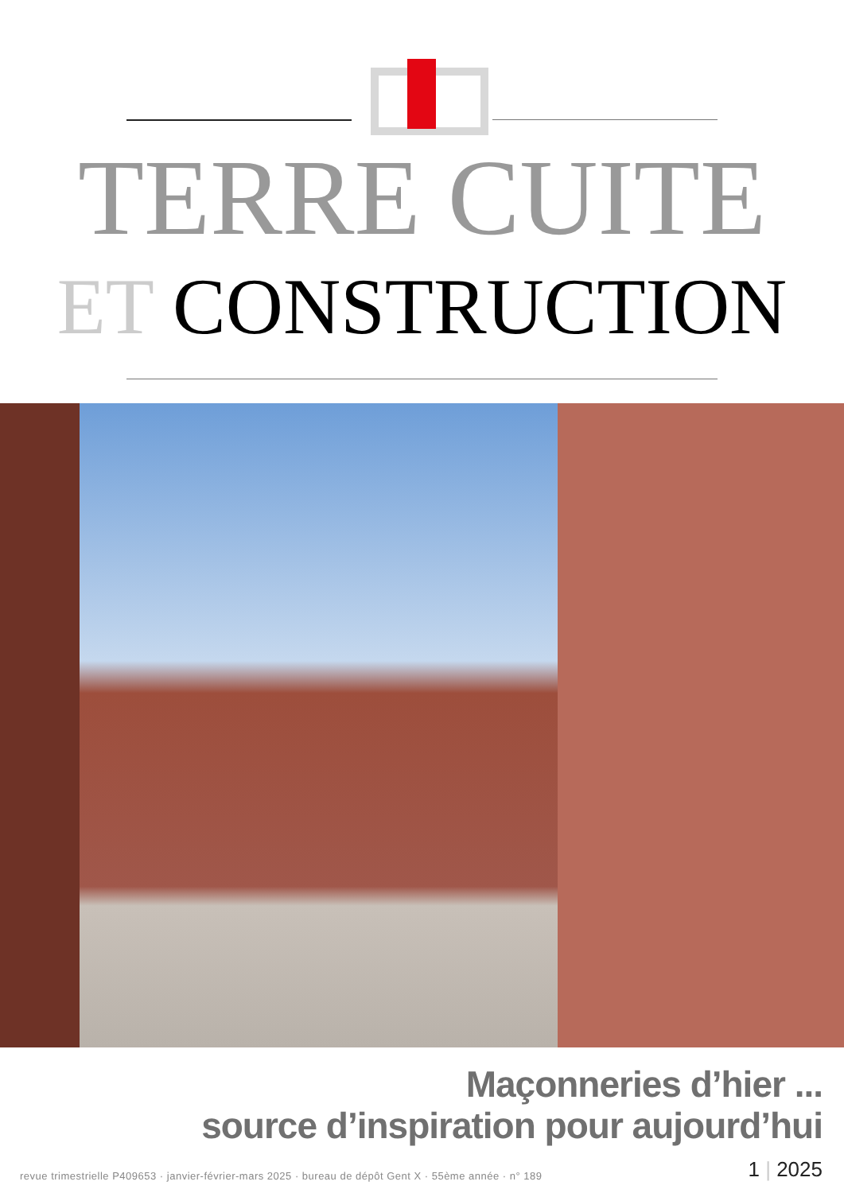TERRE CUITE
ET CONSTRUCTION
Maçonneries d’hier ...
source d’inspiration pour aujourd’hui
revue trimestrielle P409653 · janvier-février-mars 2025 · bureau de dépôt Gent X · 55ème année · n° 189
1 | 2025